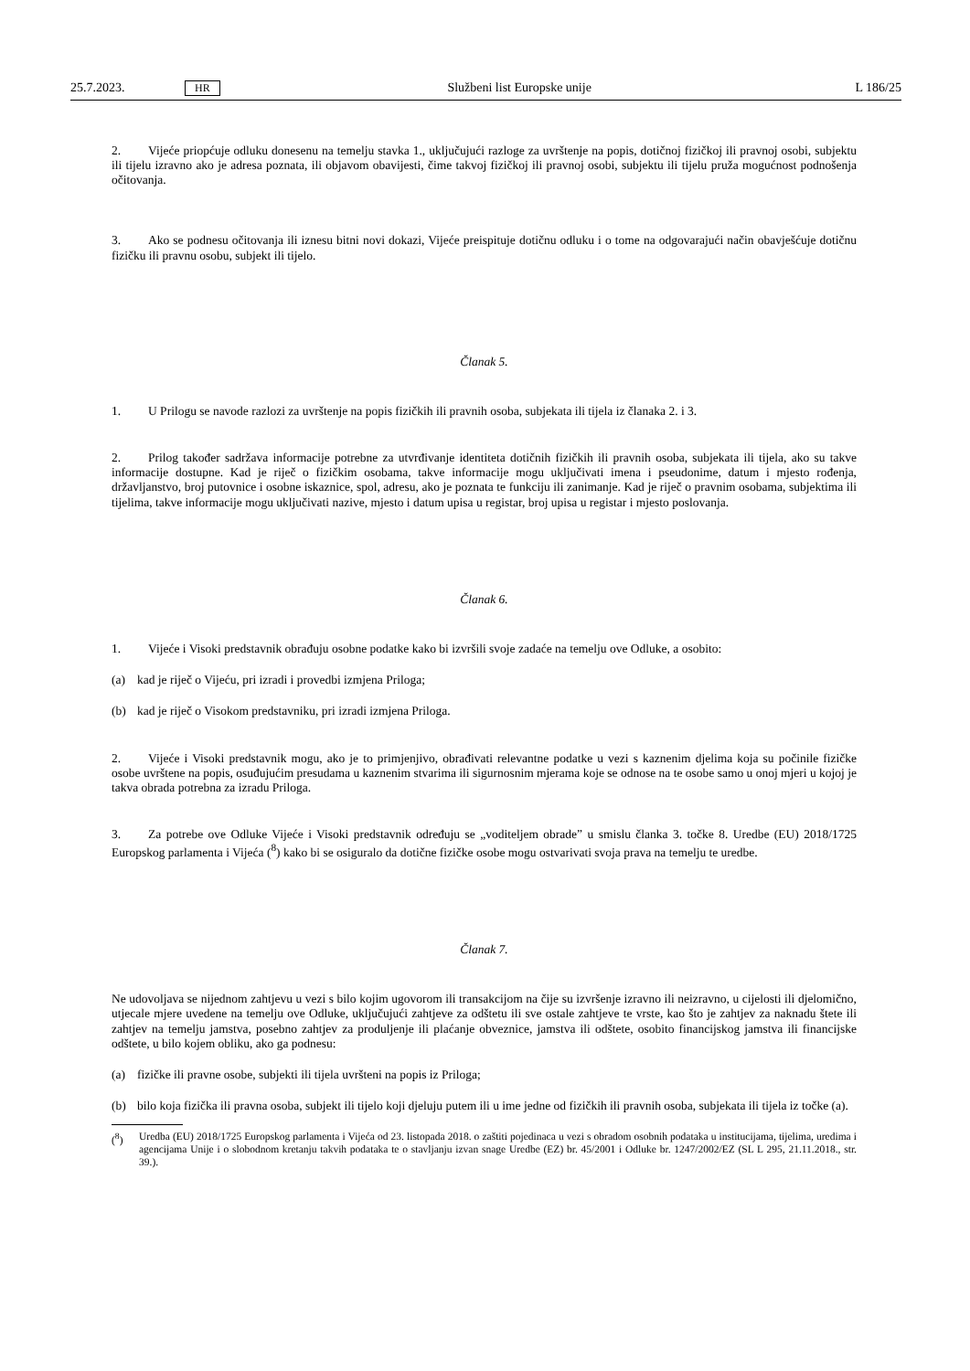25.7.2023. HR Službeni list Europske unije L 186/25
2. Vijeće priopćuje odluku donesenu na temelju stavka 1., uključujući razloge za uvrštenje na popis, dotičnoj fizičkoj ili pravnoj osobi, subjektu ili tijelu izravno ako je adresa poznata, ili objavom obavijesti, čime takvoj fizičkoj ili pravnoj osobi, subjektu ili tijelu pruža mogućnost podnošenja očitovanja.
3. Ako se podnesu očitovanja ili iznesu bitni novi dokazi, Vijeće preispituje dotičnu odluku i o tome na odgovarajući način obavješćuje dotičnu fizičku ili pravnu osobu, subjekt ili tijelo.
Članak 5.
1. U Prilogu se navode razlozi za uvrštenje na popis fizičkih ili pravnih osoba, subjekata ili tijela iz članaka 2. i 3.
2. Prilog također sadržava informacije potrebne za utvrđivanje identiteta dotičnih fizičkih ili pravnih osoba, subjekata ili tijela, ako su takve informacije dostupne. Kad je riječ o fizičkim osobama, takve informacije mogu uključivati imena i pseudonime, datum i mjesto rođenja, državljanstvo, broj putovnice i osobne iskaznice, spol, adresu, ako je poznata te funkciju ili zanimanje. Kad je riječ o pravnim osobama, subjektima ili tijelima, takve informacije mogu uključivati nazive, mjesto i datum upisa u registar, broj upisa u registar i mjesto poslovanja.
Članak 6.
1. Vijeće i Visoki predstavnik obrađuju osobne podatke kako bi izvršili svoje zadaće na temelju ove Odluke, a osobito:
(a) kad je riječ o Vijeću, pri izradi i provedbi izmjena Priloga;
(b) kad je riječ o Visokom predstavniku, pri izradi izmjena Priloga.
2. Vijeće i Visoki predstavnik mogu, ako je to primjenjivo, obrađivati relevantne podatke u vezi s kaznenim djelima koja su počinile fizičke osobe uvrštene na popis, osuđujućim presudama u kaznenim stvarima ili sigurnosnim mjerama koje se odnose na te osobe samo u onoj mjeri u kojoj je takva obrada potrebna za izradu Priloga.
3. Za potrebe ove Odluke Vijeće i Visoki predstavnik određuju se „voditeljem obrade” u smislu članka 3. točke 8. Uredbe (EU) 2018/1725 Europskog parlamenta i Vijeća (<sup>8</sup>) kako bi se osiguralo da dotične fizičke osobe mogu ostvarivati svoja prava na temelju te uredbe.
Članak 7.
Ne udovoljava se nijednom zahtjevu u vezi s bilo kojim ugovorom ili transakcijom na čije su izvršenje izravno ili neizravno, u cijelosti ili djelomično, utjecale mjere uvedene na temelju ove Odluke, uključujući zahtjeve za odštetu ili sve ostale zahtjeve te vrste, kao što je zahtjev za naknadu štete ili zahtjev na temelju jamstva, posebno zahtjev za produljenje ili plaćanje obveznice, jamstva ili odštete, osobito financijskog jamstva ili financijske odštete, u bilo kojem obliku, ako ga podnesu:
(a) fizičke ili pravne osobe, subjekti ili tijela uvršteni na popis iz Priloga;
(b) bilo koja fizička ili pravna osoba, subjekt ili tijelo koji djeluju putem ili u ime jedne od fizičkih ili pravnih osoba, subjekata ili tijela iz točke (a).
(<sup>8</sup>) Uredba (EU) 2018/1725 Europskog parlamenta i Vijeća od 23. listopada 2018. o zaštiti pojedinaca u vezi s obradom osobnih podataka u institucijama, tijelima, uredima i agencijama Unije i o slobodnom kretanju takvih podataka te o stavljanju izvan snage Uredbe (EZ) br. 45/2001 i Odluke br. 1247/2002/EZ (SL L 295, 21.11.2018., str. 39.).